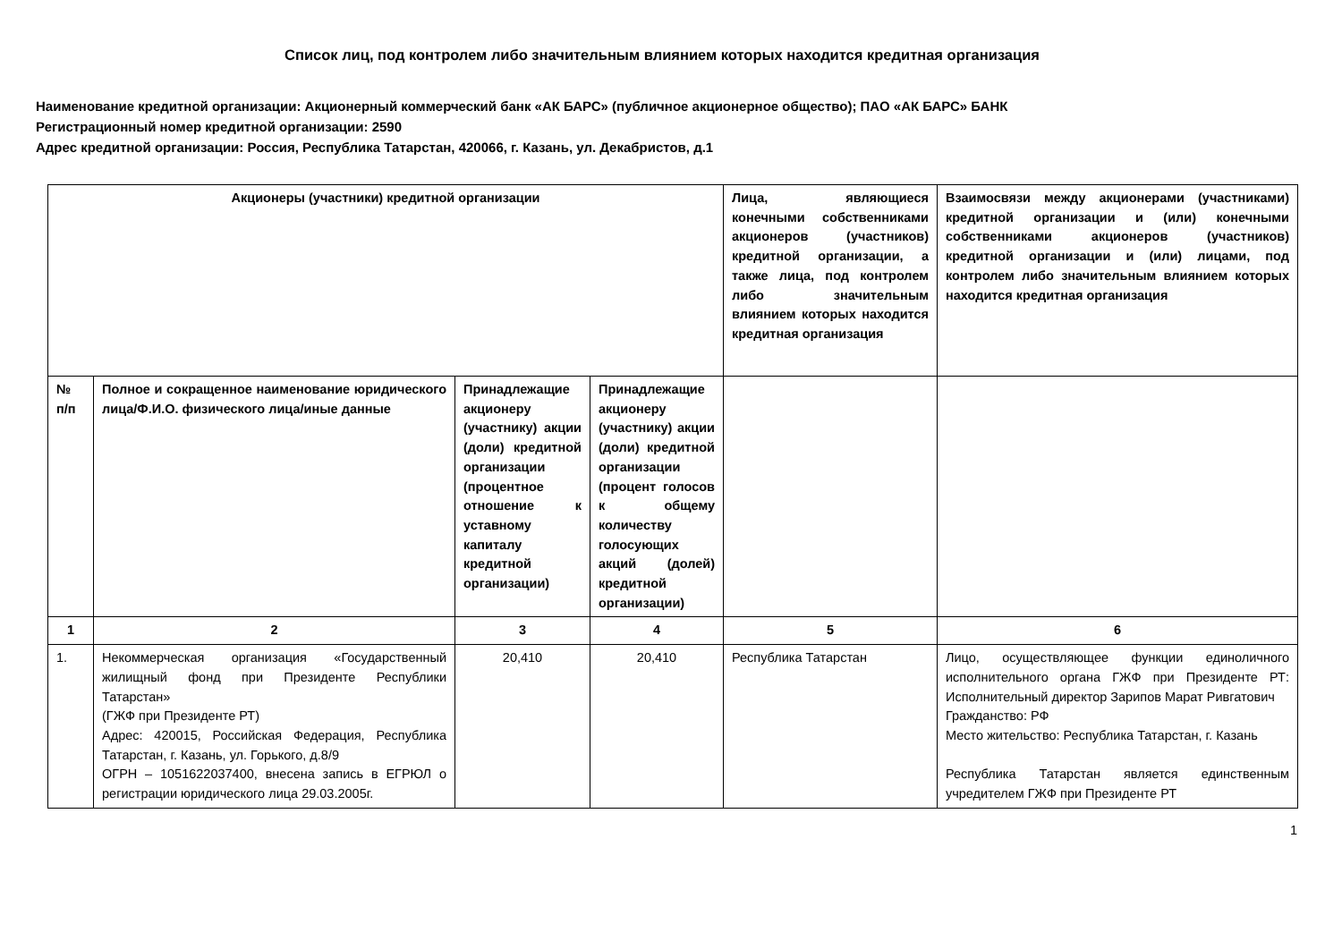Список лиц, под контролем либо значительным влиянием которых находится кредитная организация
Наименование кредитной организации: Акционерный коммерческий банк «АК БАРС» (публичное акционерное общество); ПАО «АК БАРС» БАНК
Регистрационный номер кредитной организации: 2590
Адрес кредитной организации: Россия, Республика Татарстан, 420066, г. Казань, ул. Декабристов, д.1
| Акционеры (участники) кредитной организации | | | | Лица, являющиеся конечными собственниками акционеров (участников) кредитной организации, а также лица, под контролем либо значительным влиянием которых находится кредитная организация | Взаимосвязи между акционерами (участниками) кредитной организации и (или) конечными собственниками акционеров (участников) кредитной организации и (или) лицами, под контролем либо значительным влиянием которых находится кредитная организация |
| --- | --- | --- | --- | --- | --- |
| № п/п | Полное и сокращенное наименование юридического лица/Ф.И.О. физического лица/иные данные | Принадлежащие акционеру (участнику) акции (доли) кредитной организации (процентное отношение к уставному капиталу кредитной организации) | Принадлежащие акционеру (участнику) акции (доли) кредитной организации (процент голосов к общему количеству голосующих акций (долей) кредитной организации) | | |
| 1 | 2 | 3 | 4 | 5 | 6 |
| 1. | Некоммерческая организация «Государственный жилищный фонд при Президенте Республики Татарстан» (ГЖФ при Президенте РТ) Адрес: 420015, Российская Федерация, Республика Татарстан, г. Казань, ул. Горького, д.8/9 ОГРН – 1051622037400, внесена запись в ЕГРЮЛ о регистрации юридического лица 29.03.2005г. | 20,410 | 20,410 | Республика Татарстан | Лицо, осуществляющее функции единоличного исполнительного органа ГЖФ при Президенте РТ: Исполнительный директор Зарипов Марат Ривгатович Гражданство: РФ Место жительство: Республика Татарстан, г. Казань Республика Татарстан является единственным учредителем ГЖФ при Президенте РТ |
1